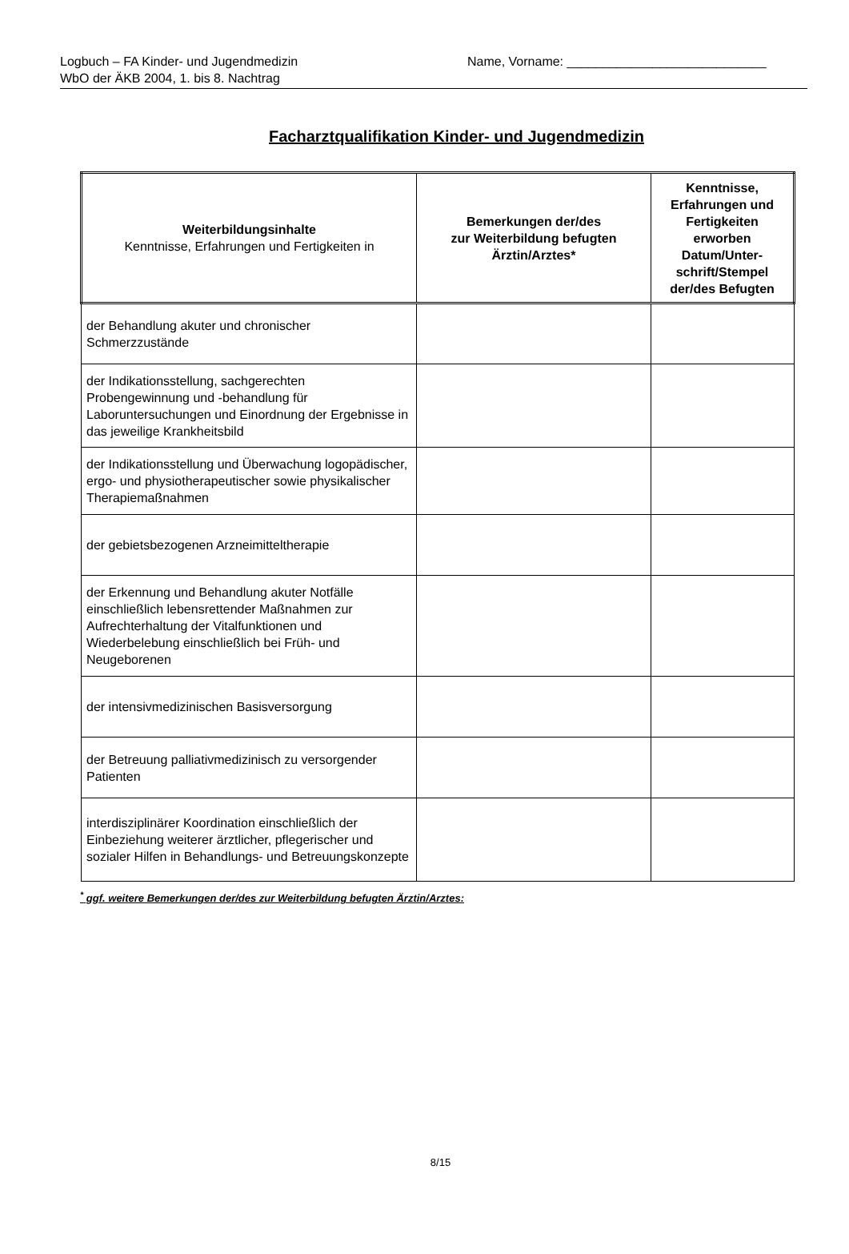Logbuch – FA Kinder- und Jugendmedizin
WbO der ÄKB 2004, 1. bis 8. Nachtrag
Name, Vorname: ____________________________
Facharztqualifikation Kinder- und Jugendmedizin
| Weiterbildungsinhalte Kenntnisse, Erfahrungen und Fertigkeiten in | Bemerkungen der/des zur Weiterbildung befugten Ärztin/Arztes* | Kenntnisse, Erfahrungen und Fertigkeiten erworben Datum/Unter-schrift/Stempel der/des Befugten |
| --- | --- | --- |
| der Behandlung akuter und chronischer Schmerzzustände | | |
| der Indikationsstellung, sachgerechten Probengewinnung und -behandlung für Laboruntersuchungen und Einordnung der Ergebnisse in das jeweilige Krankheitsbild | | |
| der Indikationsstellung und Überwachung logopädischer, ergo- und physiotherapeutischer sowie physikalischer Therapiemaßnahmen | | |
| der gebietsbezogenen Arzneimitteltherapie | | |
| der Erkennung und Behandlung akuter Notfälle einschließlich lebensrettender Maßnahmen zur Aufrechterhaltung der Vitalfunktionen und Wiederbelebung einschließlich bei Früh- und Neugeborenen | | |
| der intensivmedizinischen Basisversorgung | | |
| der Betreuung palliativmedizinisch zu versorgender Patienten | | |
| interdisziplinärer Koordination einschließlich der Einbeziehung weiterer ärztlicher, pflegerischer und sozialer Hilfen in Behandlungs- und Betreuungskonzepte | | |
<sup>*</sup> ggf. weitere Bemerkungen der/des zur Weiterbildung befugten Ärztin/Arztes:
8/15